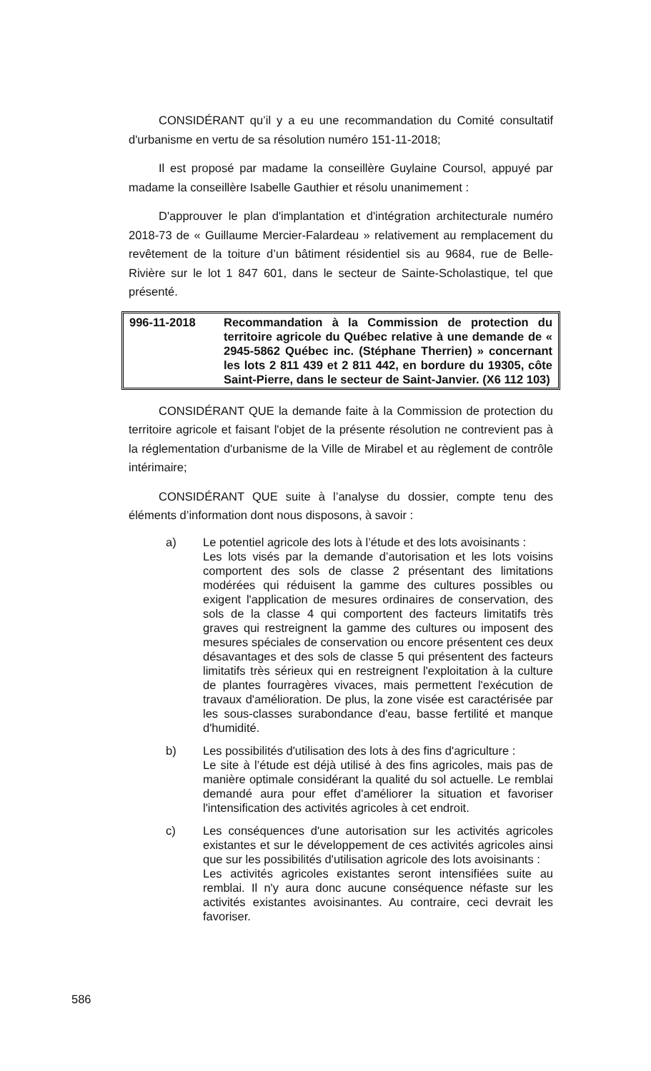CONSIDÉRANT qu’il y a eu une recommandation du Comité consultatif d'urbanisme en vertu de sa résolution numéro 151-11-2018;
Il est proposé par madame la conseillère Guylaine Coursol, appuyé par madame la conseillère Isabelle Gauthier et résolu unanimement :
D'approuver le plan d'implantation et d'intégration architecturale numéro 2018-73 de « Guillaume Mercier-Falardeau » relativement au remplacement du revêtement de la toiture d’un bâtiment résidentiel sis au 9684, rue de Belle-Rivière sur le lot 1 847 601, dans le secteur de Sainte-Scholastique, tel que présenté.
996-11-2018 Recommandation à la Commission de protection du territoire agricole du Québec relative à une demande de « 2945-5862 Québec inc. (Stéphane Therrien) » concernant les lots 2 811 439 et 2 811 442, en bordure du 19305, côte Saint-Pierre, dans le secteur de Saint-Janvier. (X6 112 103)
CONSIDÉRANT QUE la demande faite à la Commission de protection du territoire agricole et faisant l'objet de la présente résolution ne contrevient pas à la réglementation d'urbanisme de la Ville de Mirabel et au règlement de contrôle intérimaire;
CONSIDÉRANT QUE suite à l’analyse du dossier, compte tenu des éléments d’information dont nous disposons, à savoir :
a) Le potentiel agricole des lots à l’étude et des lots avoisinants :
Les lots visés par la demande d’autorisation et les lots voisins comportent des sols de classe 2 présentant des limitations modérées qui réduisent la gamme des cultures possibles ou exigent l'application de mesures ordinaires de conservation, des sols de la classe 4 qui comportent des facteurs limitatifs très graves qui restreignent la gamme des cultures ou imposent des mesures spéciales de conservation ou encore présentent ces deux désavantages et des sols de classe 5 qui présentent des facteurs limitatifs très sérieux qui en restreignent l'exploitation à la culture de plantes fourragères vivaces, mais permettent l'exécution de travaux d'amélioration. De plus, la zone visée est caractérisée par les sous-classes surabondance d'eau, basse fertilité et manque d'humidité.
b) Les possibilités d'utilisation des lots à des fins d'agriculture :
Le site à l’étude est déjà utilisé à des fins agricoles, mais pas de manière optimale considérant la qualité du sol actuelle. Le remblai demandé aura pour effet d'améliorer la situation et favoriser l'intensification des activités agricoles à cet endroit.
c) Les conséquences d'une autorisation sur les activités agricoles existantes et sur le développement de ces activités agricoles ainsi que sur les possibilités d'utilisation agricole des lots avoisinants :
Les activités agricoles existantes seront intensifiées suite au remblai. Il n'y aura donc aucune conséquence néfaste sur les activités existantes avoisinantes. Au contraire, ceci devrait les favoriser.
586